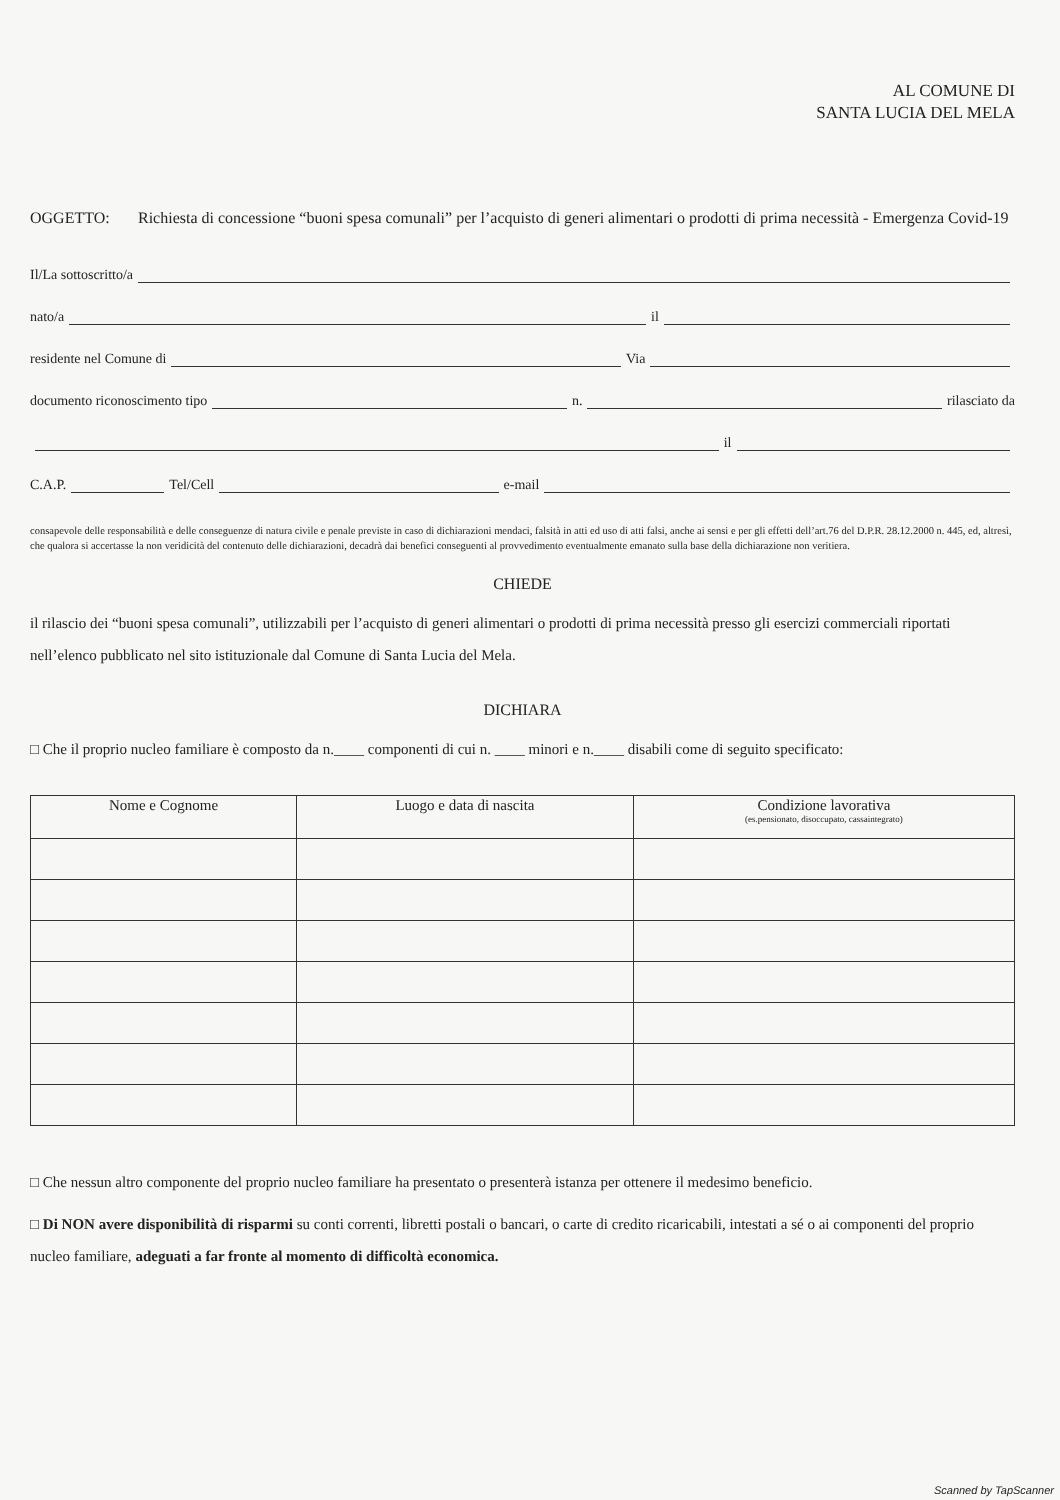AL COMUNE DI
SANTA LUCIA DEL MELA
OGGETTO: Richiesta di concessione “buoni spesa comunali” per l’acquisto di generi alimentari o prodotti di prima necessità - Emergenza Covid-19
Il/La sottoscritto/a
nato/a il
residente nel Comune di Via
documento riconoscimento tipo n. rilasciato da
il
C.A.P. Tel/Cell e-mail
consapevole delle responsabilità e delle conseguenze di natura civile e penale previste in caso di dichiarazioni mendaci, falsità in atti ed uso di atti falsi, anche ai sensi e per gli effetti dell’art.76 del D.P.R. 28.12.2000 n. 445, ed, altresì, che qualora si accertasse la non veridicità del contenuto delle dichiarazioni, decadrà dai benefici conseguenti al provvedimento eventualmente emanato sulla base della dichiarazione non veritiera.
CHIEDE
il rilascio dei “buoni spesa comunali”, utilizzabili per l’acquisto di generi alimentari o prodotti di prima necessità presso gli esercizi commerciali riportati nell’elenco pubblicato nel sito istituzionale dal Comune di Santa Lucia del Mela.
DICHIARA
□ Che il proprio nucleo familiare è composto da n.____ componenti di cui n. ____ minori e n.____ disabili come di seguito specificato:
| Nome e Cognome | Luogo e data di nascita | Condizione lavorativa (es.pensionato, disoccupato, cassaintegrato) |
| --- | --- | --- |
□ Che nessun altro componente del proprio nucleo familiare ha presentato o presenterà istanza per ottenere il medesimo beneficio.
□ Di NON avere disponibilità di risparmi su conti correnti, libretti postali o bancari, o carte di credito ricaricabili, intestati a sé o ai componenti del proprio nucleo familiare, adeguati a far fronte al momento di difficoltà economica.
Scanned by TapScanner